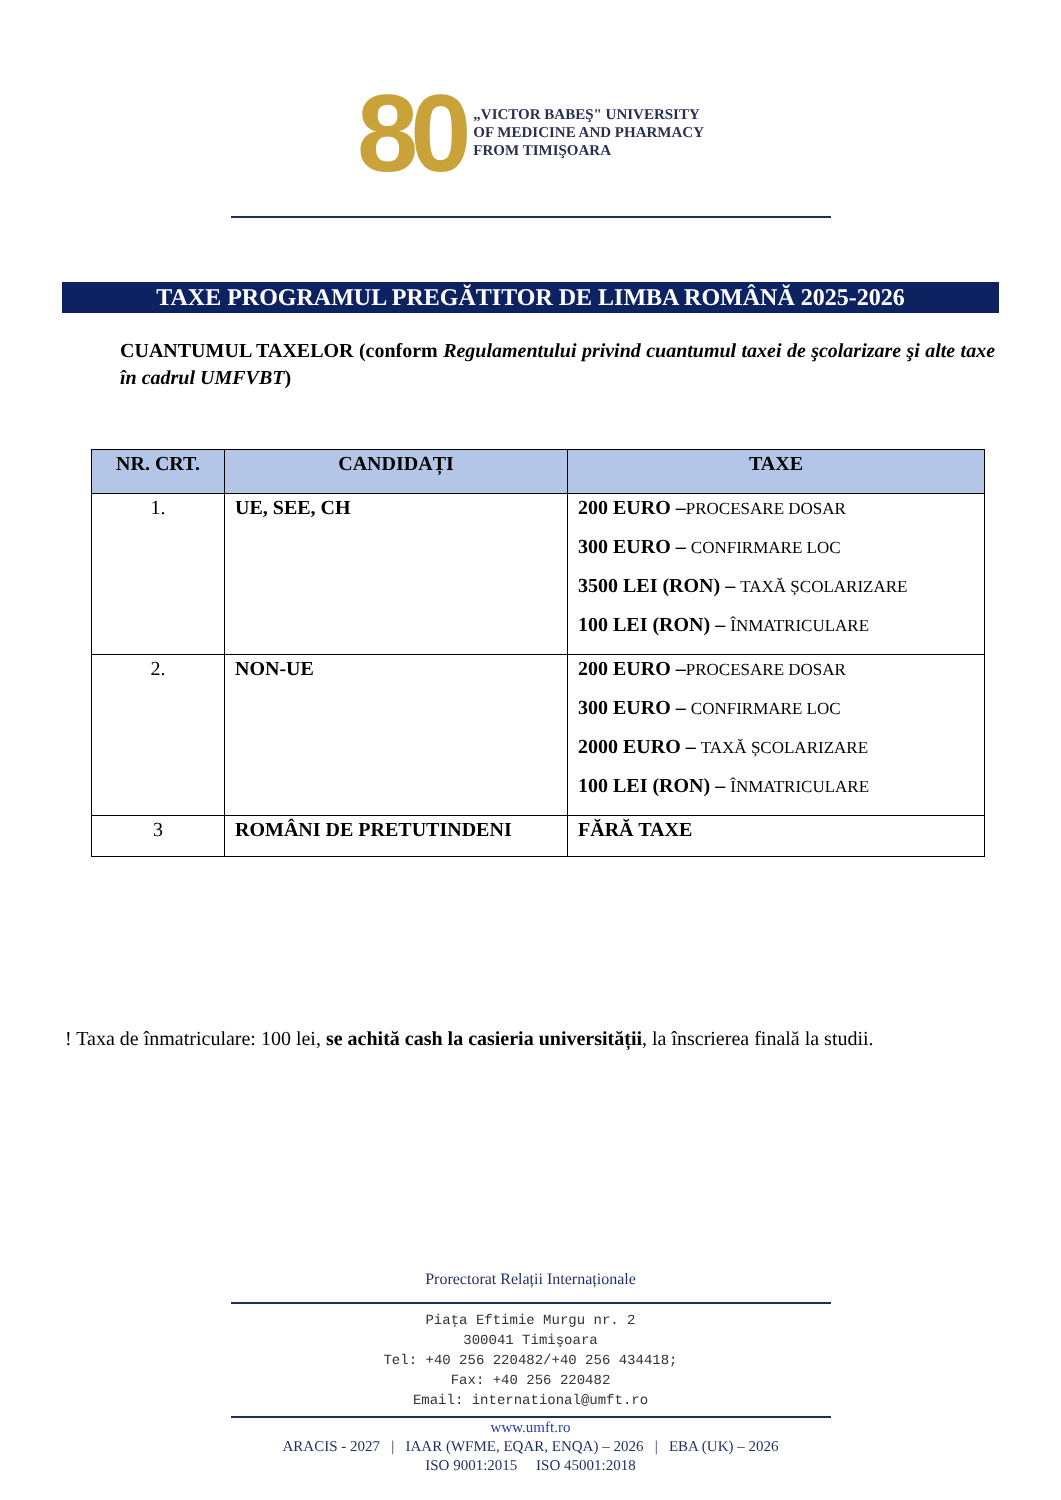80
„VICTOR BABEŞ" UNIVERSITY
OF MEDICINE AND PHARMACY
FROM TIMIŞOARA
TAXE PROGRAMUL PREGĂTITOR DE LIMBA ROMÂNĂ 2025-2026
CUANTUMUL TAXELOR (conform Regulamentului privind cuantumul taxei de şcolarizare şi alte taxe în cadrul UMFVBT)
| NR. CRT. | CANDIDAȚI | TAXE |
| --- | --- | --- |
| 1. | UE, SEE, CH | 200 EURO – PROCESARE DOSAR 300 EURO – CONFIRMARE LOC 3500 LEI (RON) – TAXĂ ȘCOLARIZARE 100 LEI (RON) – ÎNMATRICULARE |
| 2. | NON-UE | 200 EURO – PROCESARE DOSAR 300 EURO – CONFIRMARE LOC 2000 EURO – TAXĂ ȘCOLARIZARE 100 LEI (RON) – ÎNMATRICULARE |
| 3 | ROMÂNI DE PRETUTINDENI | FĂRĂ TAXE |
! Taxa de înmatriculare: 100 lei, se achită cash la casieria universității, la înscrierea finală la studii.
Prorectorat Relații Internaționale
Piaţa Eftimie Murgu nr. 2
300041 Timişoara
Tel: +40 256 220482/+40 256 434418;
Fax: +40 256 220482
Email: international@umft.ro
www.umft.ro
ARACIS - 2027 | IAAR (WFME, EQAR, ENQA) – 2026 | EBA (UK) – 2026
ISO 9001:2015 ISO 45001:2018